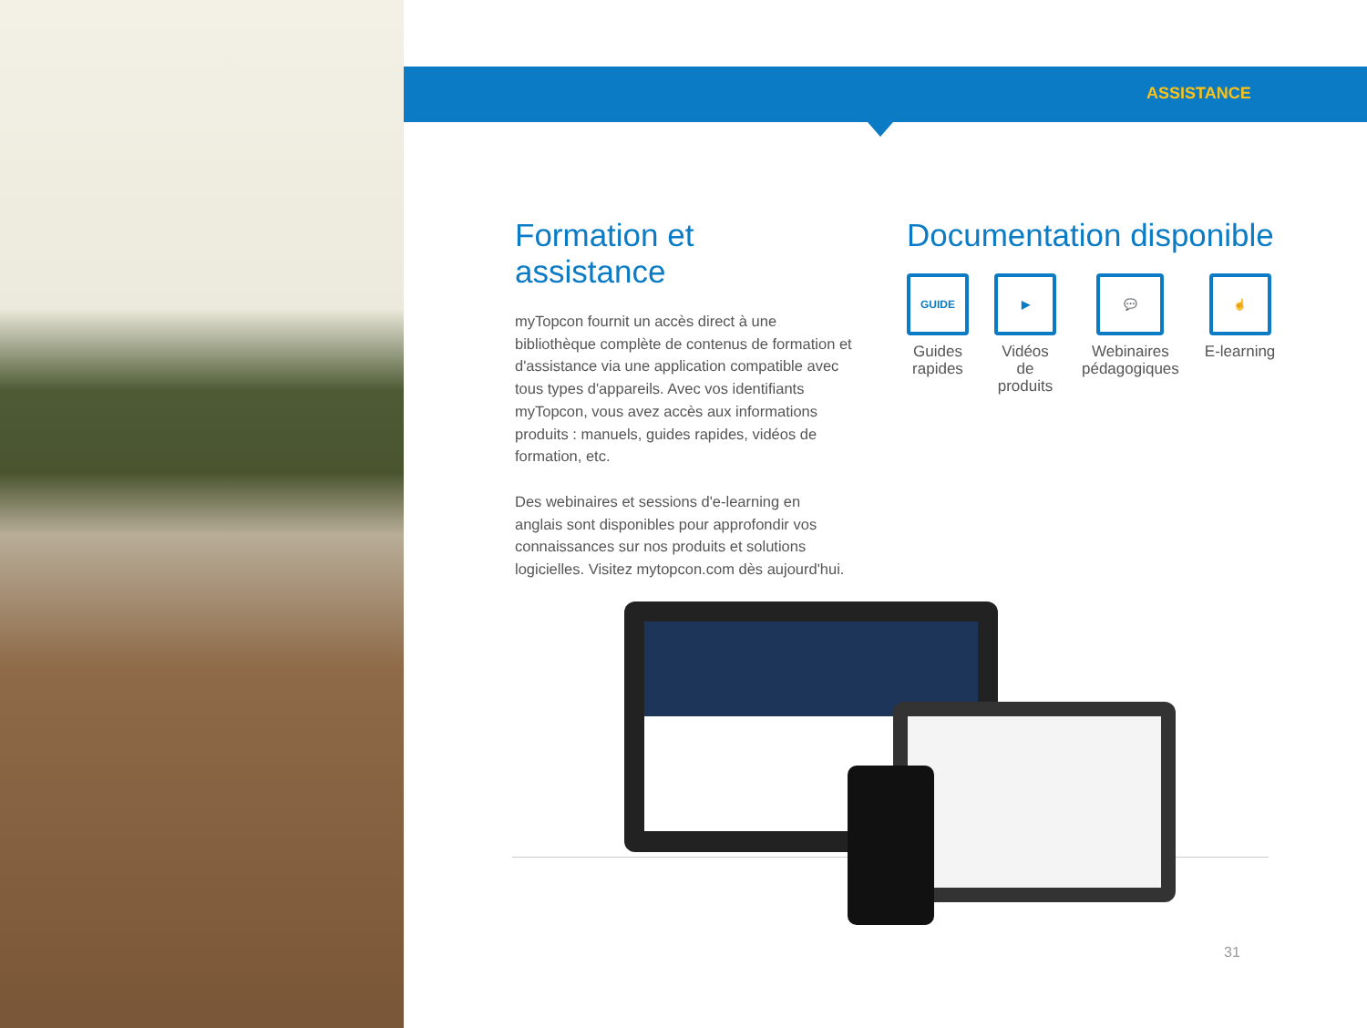ASSISTANCE
Formation et assistance
myTopcon fournit un accès direct à une bibliothèque complète de contenus de formation et d'assistance via une application compatible avec tous types d'appareils. Avec vos identifiants myTopcon, vous avez accès aux informations produits : manuels, guides rapides, vidéos de formation, etc.
Des webinaires et sessions d'e-learning en anglais sont disponibles pour approfondir vos connaissances sur nos produits et solutions logicielles. Visitez mytopcon.com dès aujourd'hui.
Documentation disponible
GUIDE
Guides
rapides
▶
Vidéos
de
produits
💬
Webinaires
pédagogiques
☝
E-learning
31